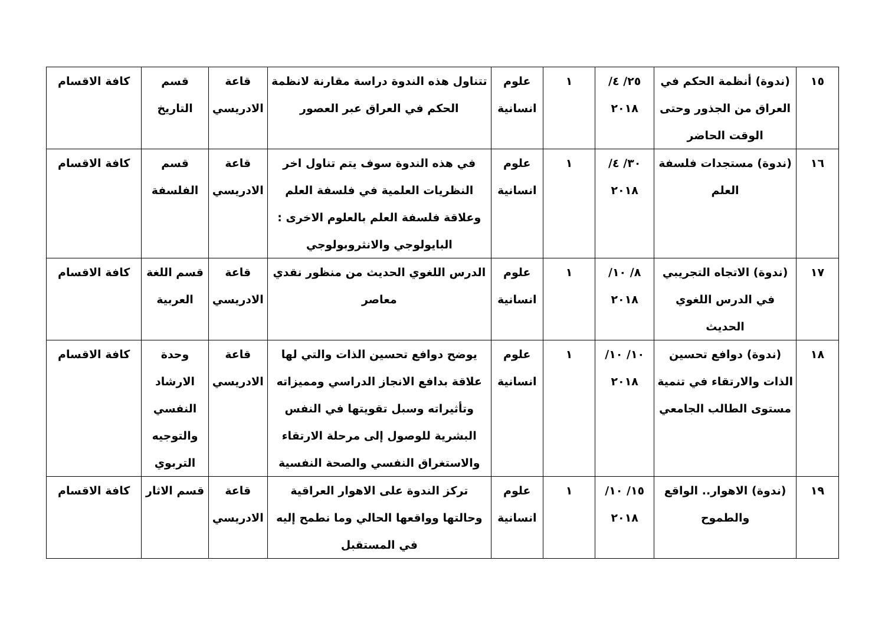| ١٥ | (ندوة) أنظمة الحكم في العراق من الجذور وحتى الوقت الحاضر | ٢٥/ ٤/ ٢٠١٨ | ١ | علوم انسانية | تتناول هذه الندوة دراسة مقارنة لانظمة الحكم في العراق عبر العصور | قاعة الادريسي | قسم التاريخ | كافة الاقسام |
| ١٦ | (ندوة) مستجدات فلسفة العلم | ٣٠/ ٤/ ٢٠١٨ | ١ | علوم انسانية | في هذه الندوة سوف يتم تناول اخر النظريات العلمية في فلسفة العلم وعلاقة فلسفة العلم بالعلوم الاخرى : البايولوجي والانثروبولوجي | قاعة الادريسي | قسم الفلسفة | كافة الاقسام |
| ١٧ | (ندوة) الاتجاه التجريبي في الدرس اللغوي الحديث | ٨/ ١٠/ ٢٠١٨ | ١ | علوم انسانية | الدرس اللغوي الحديث من منظور نقدي معاصر | قاعة الادريسي | قسم اللغة العربية | كافة الاقسام |
| ١٨ | (ندوة) دوافع تحسين الذات والارتقاء في تنمية مستوى الطالب الجامعي | ١٠/ ١٠/ ٢٠١٨ | ١ | علوم انسانية | يوضح دوافع تحسين الذات والتي لها علاقة بدافع الانجاز الدراسي ومميزاته وتأثيراته وسبل تقويتها في النفس البشرية للوصول إلى مرحلة الارتقاء والاستغراق النفسي والصحة النفسية | قاعة الادريسي | وحدة الارشاد النفسي والتوجيه التربوي | كافة الاقسام |
| ١٩ | (ندوة) الاهوار.. الواقع والطموح | ١٥/ ١٠/ ٢٠١٨ | ١ | علوم انسانية | تركز الندوة على الاهوار العراقية وحالتها وواقعها الحالي وما نطمح إليه في المستقبل | قاعة الادريسي | قسم الاثار | كافة الاقسام |